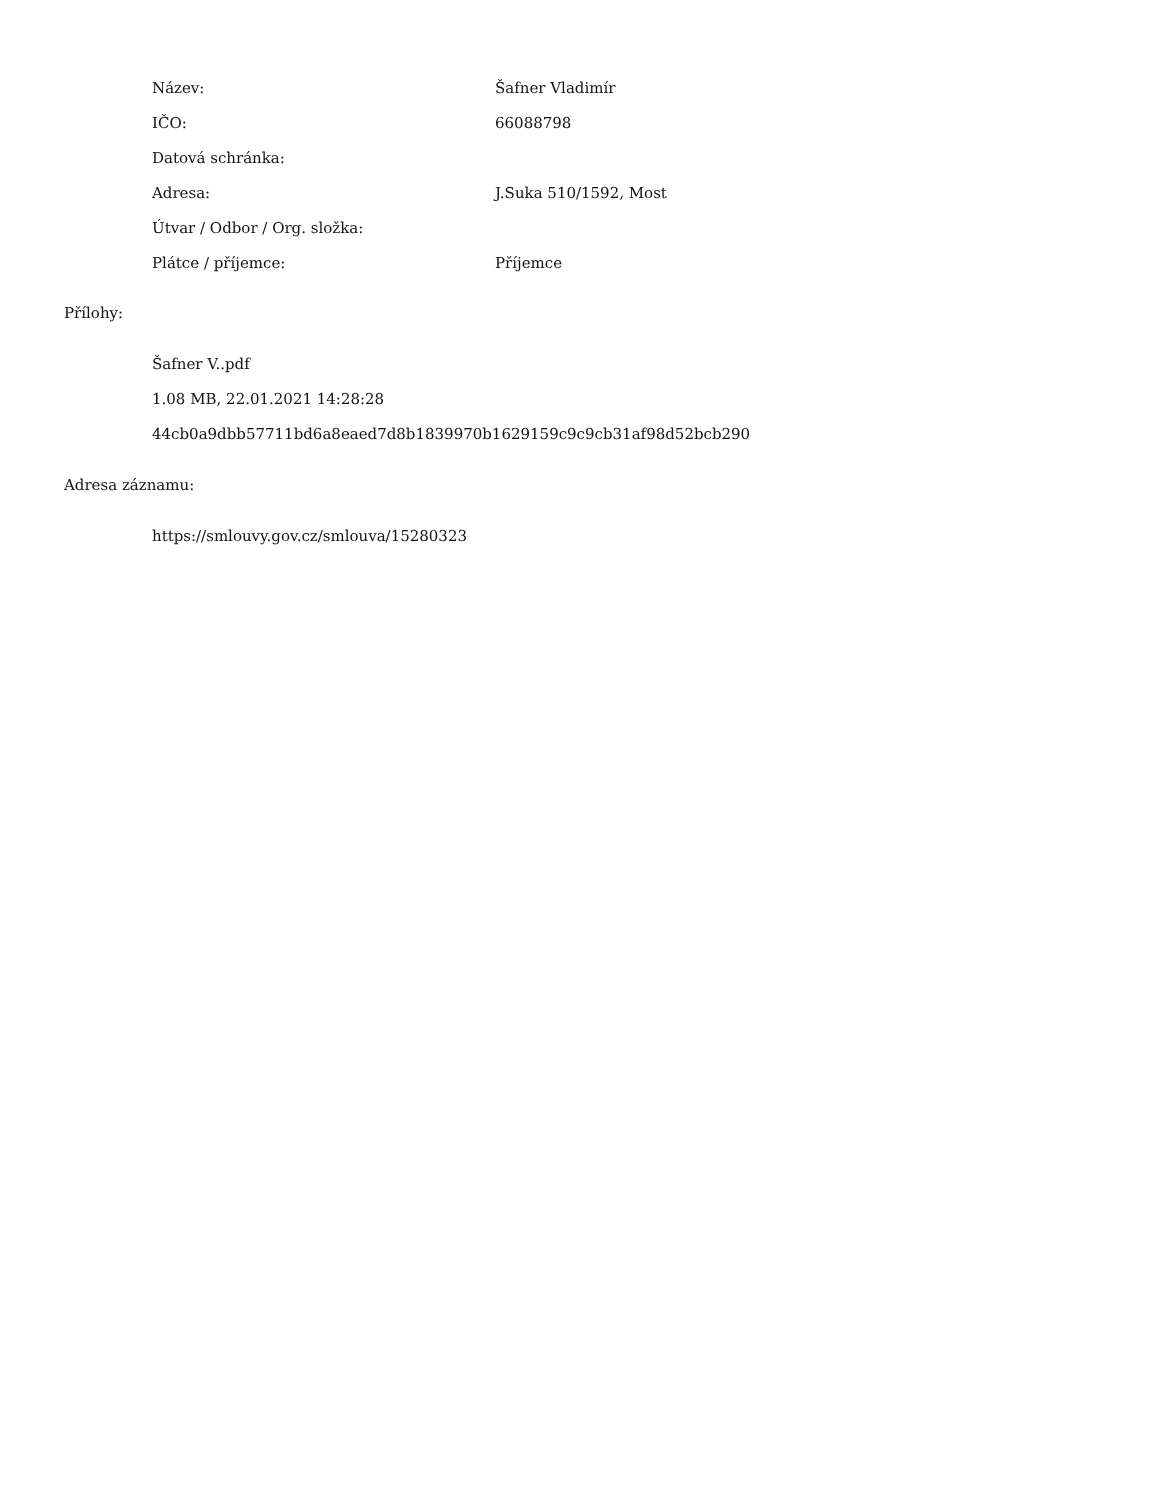| Název: | Šafner Vladimír |
| IČO: | 66088798 |
| Datová schránka: | |
| Adresa: | J.Suka 510/1592, Most |
| Útvar / Odbor / Org. složka: | |
| Plátce / příjemce: | Příjemce |
Přílohy:
Šafner V..pdf
1.08 MB, 22.01.2021 14:28:28
44cb0a9dbb57711bd6a8eaed7d8b1839970b1629159c9c9cb31af98d52bcb290
Adresa záznamu:
https://smlouvy.gov.cz/smlouva/15280323